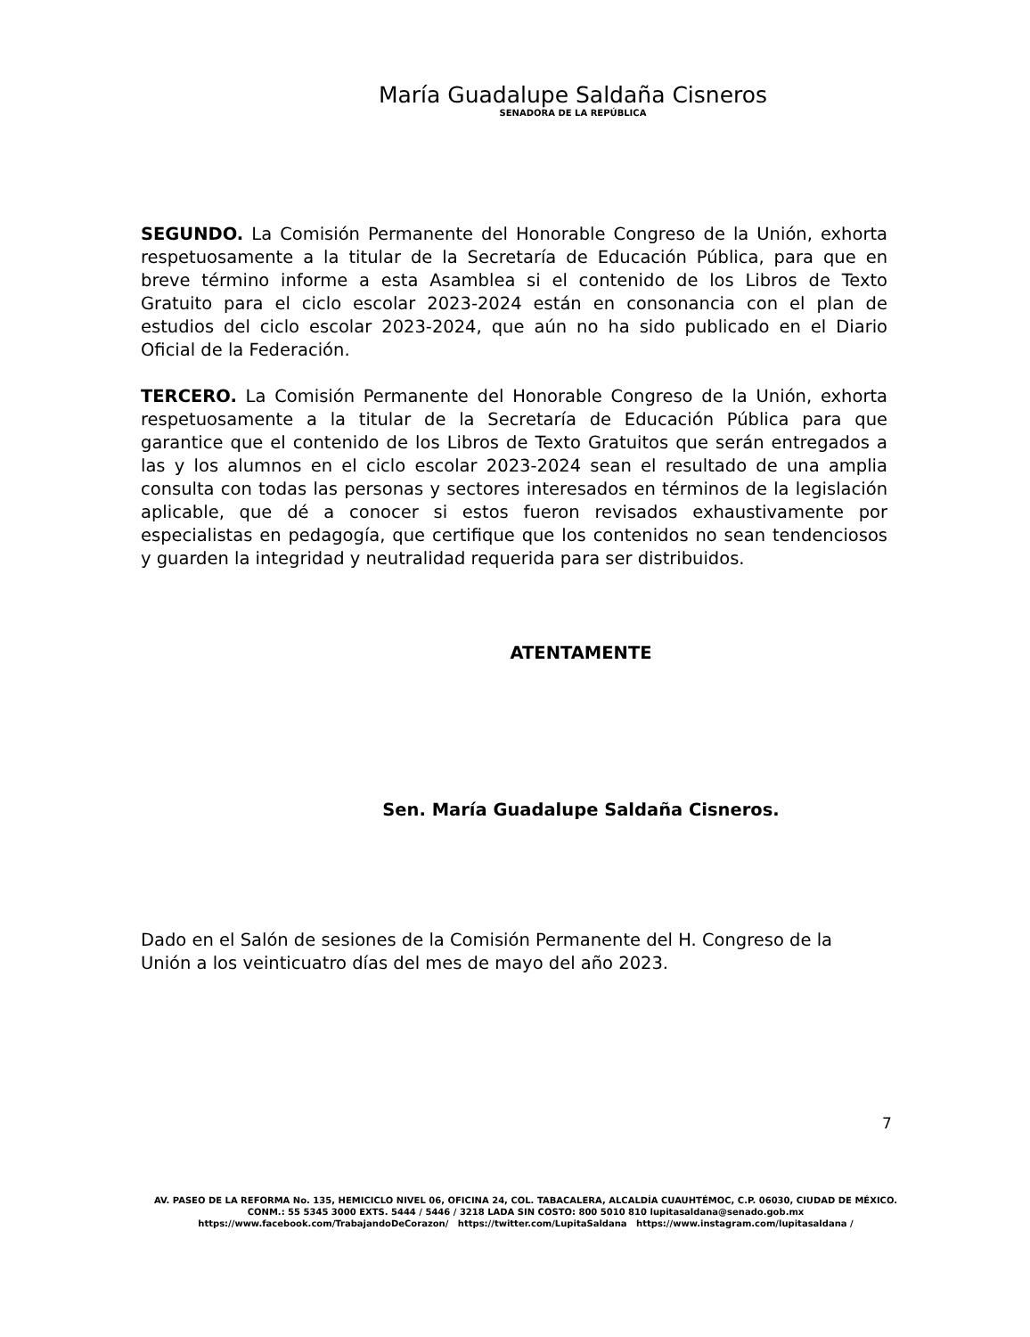María Guadalupe Saldaña Cisneros
SENADORA DE LA REPÚBLICA
SEGUNDO. La Comisión Permanente del Honorable Congreso de la Unión, exhorta respetuosamente a la titular de la Secretaría de Educación Pública, para que en breve término informe a esta Asamblea si el contenido de los Libros de Texto Gratuito para el ciclo escolar 2023-2024 están en consonancia con el plan de estudios del ciclo escolar 2023-2024, que aún no ha sido publicado en el Diario Oficial de la Federación.
TERCERO. La Comisión Permanente del Honorable Congreso de la Unión, exhorta respetuosamente a la titular de la Secretaría de Educación Pública para que garantice que el contenido de los Libros de Texto Gratuitos que serán entregados a las y los alumnos en el ciclo escolar 2023-2024 sean el resultado de una amplia consulta con todas las personas y sectores interesados en términos de la legislación aplicable, que dé a conocer si estos fueron revisados exhaustivamente por especialistas en pedagogía, que certifique que los contenidos no sean tendenciosos y guarden la integridad y neutralidad requerida para ser distribuidos.
ATENTAMENTE
Sen. María Guadalupe Saldaña Cisneros.
Dado en el Salón de sesiones de la Comisión Permanente del H. Congreso de la Unión a los veinticuatro días del mes de mayo del año 2023.
7
AV. PASEO DE LA REFORMA No. 135, HEMICICLO NIVEL 06, OFICINA 24, COL. TABACALERA, ALCALDÍA CUAUHTÉMOC, C.P. 06030, CIUDAD DE MÉXICO.
CONM.: 55 5345 3000 EXTS. 5444 / 5446 / 3218 LADA SIN COSTO: 800 5010 810 lupitasaldana@senado.gob.mx
https://www.facebook.com/TrabajandoDeCorazon/ https://twitter.com/LupitaSaldana https://www.instagram.com/lupitasaldana /